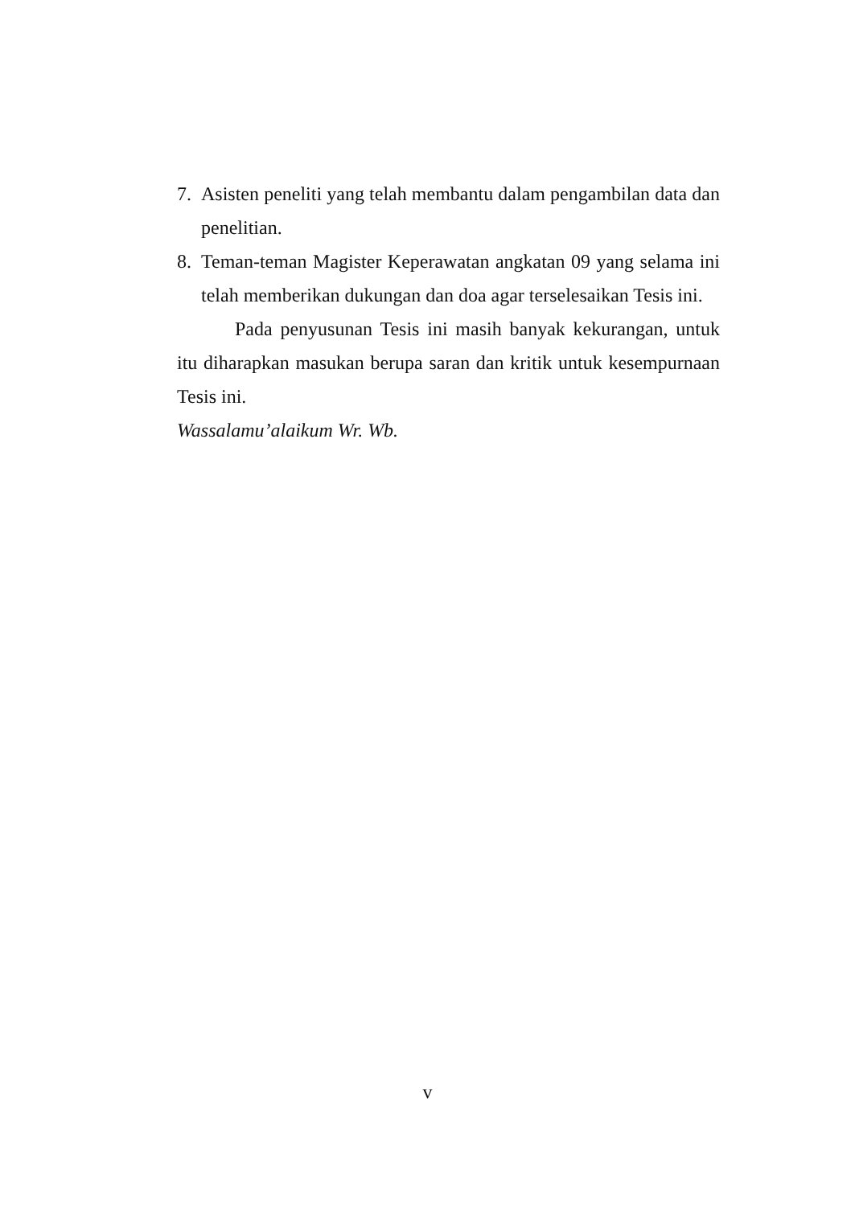7. Asisten peneliti yang telah membantu dalam pengambilan data dan penelitian.
8. Teman-teman Magister Keperawatan angkatan 09 yang selama ini telah memberikan dukungan dan doa agar terselesaikan Tesis ini.
Pada penyusunan Tesis ini masih banyak kekurangan, untuk itu diharapkan masukan berupa saran dan kritik untuk kesempurnaan Tesis ini.
Wassalamu’alaikum Wr. Wb.
v